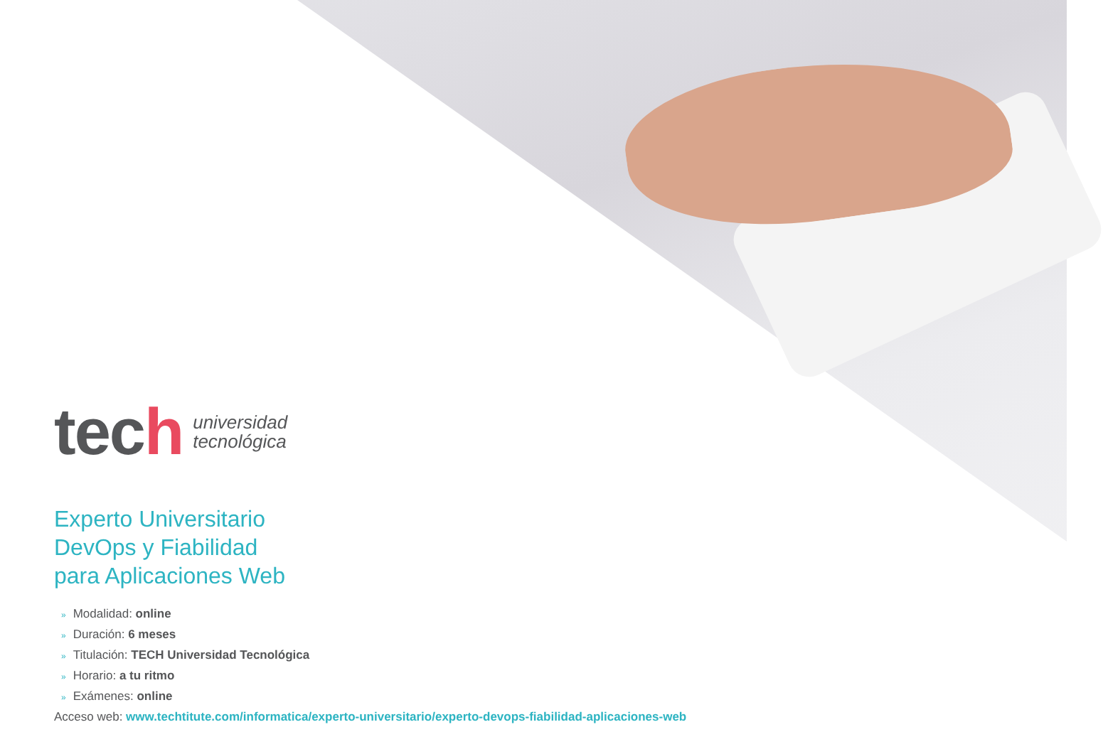tech
universidad
tecnológica
Experto Universitario
DevOps y Fiabilidad
para Aplicaciones Web
» Modalidad: online
» Duración: 6 meses
» Titulación: TECH Universidad Tecnológica
» Horario: a tu ritmo
» Exámenes: online
Acceso web: www.techtitute.com/informatica/experto-universitario/experto-devops-fiabilidad-aplicaciones-web